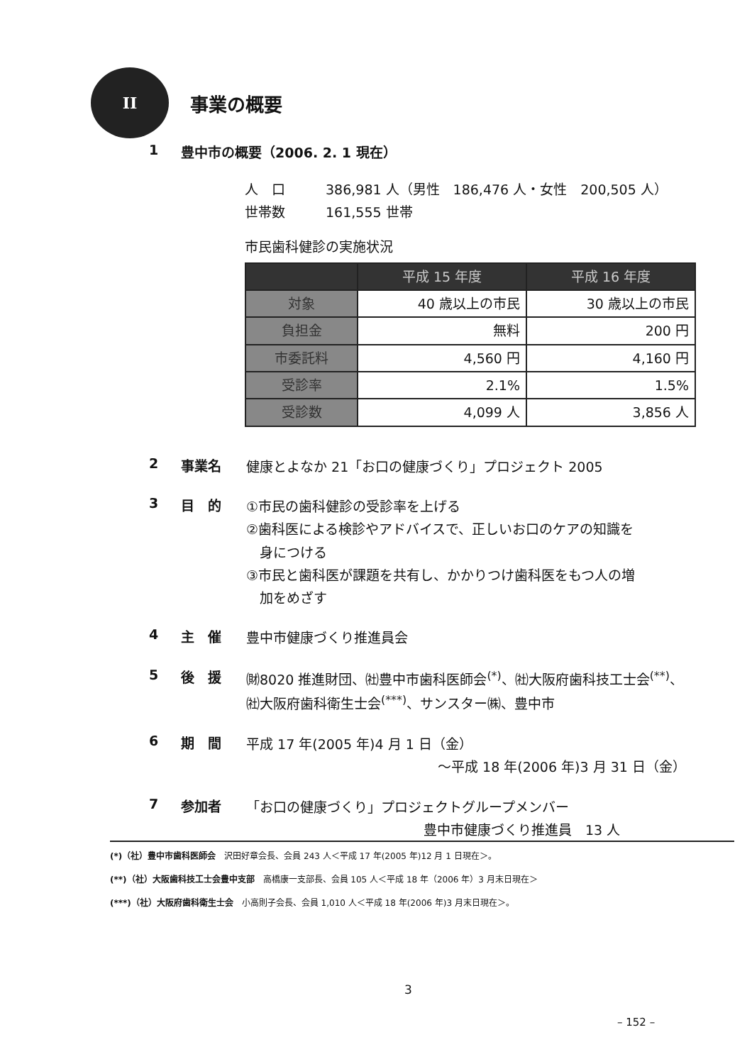II
事業の概要
1 豊中市の概要（2006. 2. 1 現在）
人　口　　　386,981 人（男性　186,476 人・女性　200,505 人）
世帯数　　　161,555 世帯
市民歯科健診の実施状況
| | 平成 15 年度 | 平成 16 年度 |
| --- | --- | --- |
| 対象 | 40 歳以上の市民 | 30 歳以上の市民 |
| 負担金 | 無料 | 200 円 |
| 市委託料 | 4,560 円 | 4,160 円 |
| 受診率 | 2.1% | 1.5% |
| 受診数 | 4,099 人 | 3,856 人 |
2 事業名 健康とよなか 21「お口の健康づくり」プロジェクト 2005
3 目　的 ①市民の歯科健診の受診率を上げる
②歯科医による検診やアドバイスで、正しいお口のケアの知識を
　身につける
③市民と歯科医が課題を共有し、かかりつけ歯科医をもつ人の増
　加をめざす
4 主　催 豊中市健康づくり推進員会
5 後　援 ㈶8020 推進財団、㈳豊中市歯科医師会<sup>(*)</sup>、㈳大阪府歯科技工士会<sup>(**)</sup>、
㈳大阪府歯科衛生士会<sup>(***)</sup>、サンスター㈱、豊中市
6 期　間 平成 17 年(2005 年)4 月 1 日（金）
～平成 18 年(2006 年)3 月 31 日（金）
7 参加者 「お口の健康づくり」プロジェクトグループメンバー
豊中市健康づくり推進員　13 人
(*)（社）豊中市歯科医師会　沢田好章会長、会員 243 人＜平成 17 年(2005 年)12 月 1 日現在＞。
(**)（社）大阪歯科技工士会豊中支部　高橋康一支部長、会員 105 人＜平成 18 年（2006 年）3 月末日現在＞
(***)（社）大阪府歯科衛生士会　小高則子会長、会員 1,010 人＜平成 18 年(2006 年)3 月末日現在＞。
3
– 152 –